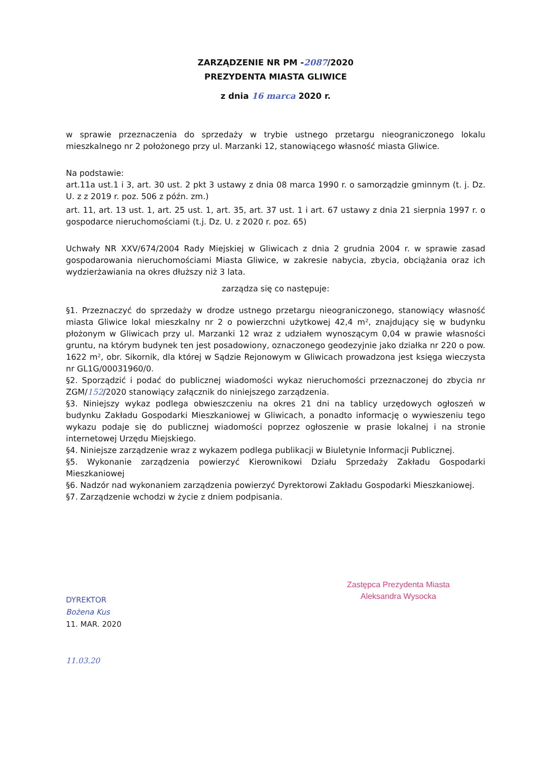ZARZĄDZENIE NR PM -2087/2020
PREZYDENTA MIASTA GLIWICE
z dnia 16 marca 2020 r.
w sprawie przeznaczenia do sprzedaży w trybie ustnego przetargu nieograniczonego lokalu mieszkalnego nr 2 położonego przy ul. Marzanki 12, stanowiącego własność miasta Gliwice.
Na podstawie:
art.11a ust.1 i 3, art. 30 ust. 2 pkt 3 ustawy z dnia 08 marca 1990 r. o samorządzie gminnym (t. j. Dz. U. z z 2019 r. poz. 506 z późn. zm.)
art. 11, art. 13 ust. 1, art. 25 ust. 1, art. 35, art. 37 ust. 1 i art. 67 ustawy z dnia 21 sierpnia 1997 r. o gospodarce nieruchomościami (t.j. Dz. U. z 2020 r. poz. 65)
Uchwały NR XXV/674/2004 Rady Miejskiej w Gliwicach z dnia 2 grudnia 2004 r. w sprawie zasad gospodarowania nieruchomościami Miasta Gliwice, w zakresie nabycia, zbycia, obciążania oraz ich wydzierżawiania na okres dłuższy niż 3 lata.
zarządza się co następuje:
§1. Przeznaczyć do sprzedaży w drodze ustnego przetargu nieograniczonego, stanowiący własność miasta Gliwice lokal mieszkalny nr 2 o powierzchni użytkowej 42,4 m², znajdujący się w budynku płożonym w Gliwicach przy ul. Marzanki 12 wraz z udziałem wynoszącym 0,04 w prawie własności gruntu, na którym budynek ten jest posadowiony, oznaczonego geodezyjnie jako działka nr 220 o pow. 1622 m², obr. Sikornik, dla której w Sądzie Rejonowym w Gliwicach prowadzona jest księga wieczysta nr GL1G/00031960/0.
§2. Sporządzić i podać do publicznej wiadomości wykaz nieruchomości przeznaczonej do zbycia nr ZGM/152/2020 stanowiący załącznik do niniejszego zarządzenia.
§3. Niniejszy wykaz podlega obwieszczeniu na okres 21 dni na tablicy urzędowych ogłoszeń w budynku Zakładu Gospodarki Mieszkaniowej w Gliwicach, a ponadto informację o wywieszeniu tego wykazu podaje się do publicznej wiadomości poprzez ogłoszenie w prasie lokalnej i na stronie internetowej Urzędu Miejskiego.
§4. Niniejsze zarządzenie wraz z wykazem podlega publikacji w Biuletynie Informacji Publicznej.
§5. Wykonanie zarządzenia powierzyć Kierownikowi Działu Sprzedaży Zakładu Gospodarki Mieszkaniowej
§6. Nadzór nad wykonaniem zarządzenia powierzyć Dyrektorowi Zakładu Gospodarki Mieszkaniowej.
§7. Zarządzenie wchodzi w życie z dniem podpisania.
DYREKTOR
Bożena Kus
11. MAR. 2020
11.03.20
Zastępca Prezydenta Miasta
Aleksandra Wysocka